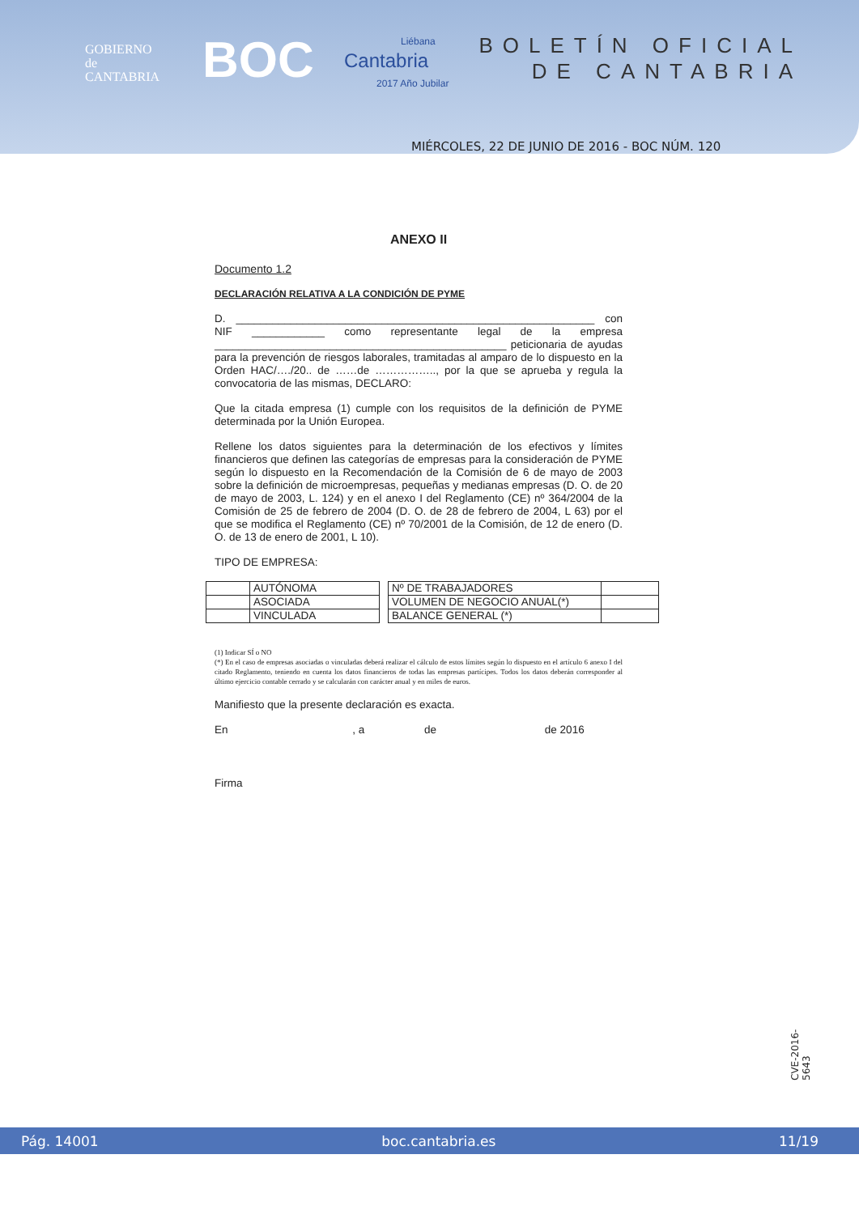GOBIERNO
de
CANTABRIA
BOC
Liébana
Cantabria
2017 Año Jubilar
BOLETÍN OFICIAL
DE CANTABRIA
MIÉRCOLES, 22 DE JUNIO DE 2016 - BOC NÚM. 120
ANEXO II
Documento 1.2
DECLARACIÓN RELATIVA A LA CONDICIÓN DE PYME
D. ___________________________________________________________ con NIF ____________ como representante legal de la empresa ________________________________________________ peticionaria de ayudas para la prevención de riesgos laborales, tramitadas al amparo de lo dispuesto en la Orden HAC/…./20.. de ……de …………….., por la que se aprueba y regula la convocatoria de las mismas, DECLARO:
Que la citada empresa (1) cumple con los requisitos de la definición de PYME determinada por la Unión Europea.
Rellene los datos siguientes para la determinación de los efectivos y límites financieros que definen las categorías de empresas para la consideración de PYME según lo dispuesto en la Recomendación de la Comisión de 6 de mayo de 2003 sobre la definición de microempresas, pequeñas y medianas empresas (D. O. de 20 de mayo de 2003, L. 124) y en el anexo I del Reglamento (CE) nº 364/2004 de la Comisión de 25 de febrero de 2004 (D. O. de 28 de febrero de 2004, L 63) por el que se modifica el Reglamento (CE) nº 70/2001 de la Comisión, de 12 de enero (D. O. de 13 de enero de 2001, L 10).
TIPO DE EMPRESA:
| | AUTÓNOMA |
| | ASOCIADA |
| | VINCULADA |
| Nº DE TRABAJADORES | |
| VOLUMEN DE NEGOCIO ANUAL(*) | |
| BALANCE GENERAL (*) | |
(1) Indicar SÍ o NO
(*) En el caso de empresas asociadas o vinculadas deberá realizar el cálculo de estos límites según lo dispuesto en el artículo 6 anexo I del citado Reglamento, teniendo en cuenta los datos financieros de todas las empresas partícipes. Todos los datos deberán corresponder al último ejercicio contable cerrado y se calcularán con carácter anual y en miles de euros.
Manifiesto que la presente declaración es exacta.
En , a de de 2016
Firma
CVE-2016-5643
Pág. 14001 boc.cantabria.es 11/19